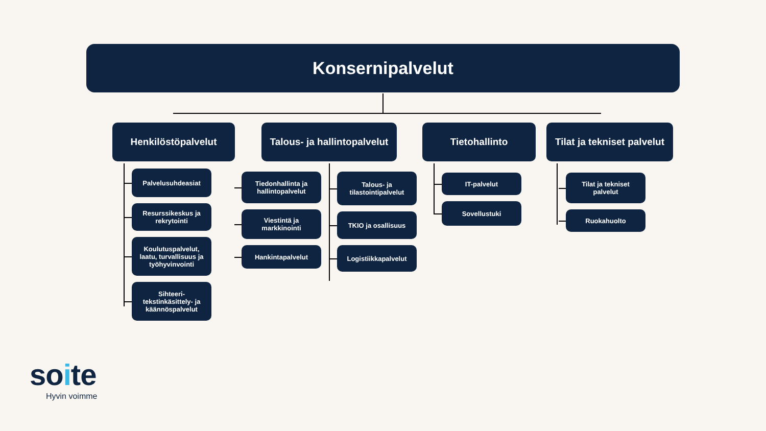Konsernipalvelut
Henkilöstöpalvelut
Palvelusuhdeasiat
Resurssikeskus ja rekrytointi
Koulutuspalvelut, laatu, turvallisuus ja työhyvinvointi
Sihteeri-tekstinkäsittely- ja käännöspalvelut
Talous- ja hallintopalvelut
Tiedonhallinta ja hallintopalvelut
Viestintä ja markkinointi
Hankintapalvelut
Talous- ja tilastointipalvelut
TKIO ja osallisuus
Logistiikkapalvelut
Tietohallinto
IT-palvelut
Sovellustuki
Tilat ja tekniset palvelut
Tilat ja tekniset palvelut
Ruokahuolto
soite
Hyvin voimme